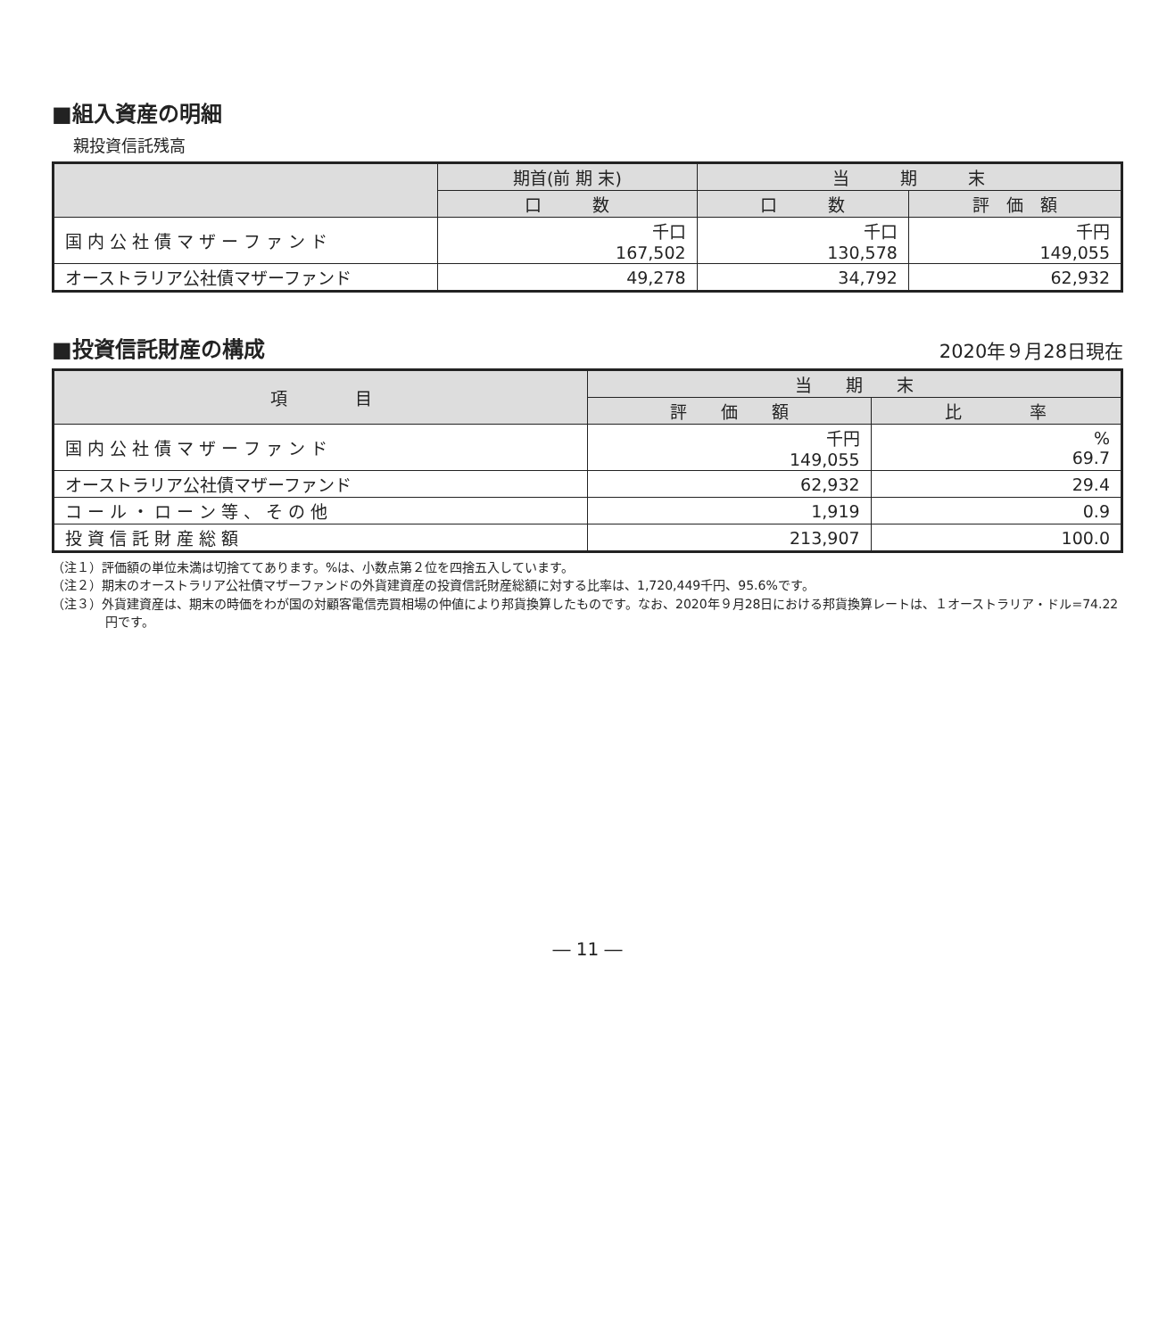■組入資産の明細
親投資信託残高
| | 期首(前 期 末) | 当 期 末 | |
| --- | --- | --- | --- |
| | 口 数 | 口 数 | 評 価 額 |
| 国 内 公 社 債 マ ザ ー フ ァ ン ド | 千口 167,502 | 千口 130,578 | 千円 149,055 |
| オーストラリア公社債マザーファンド | 49,278 | 34,792 | 62,932 |
■投資信託財産の構成
2020年９月28日現在
| 項 目 | 当 期 末 | |
| --- | --- | --- |
| | 評 価 額 | 比 率 |
| 国 内 公 社 債 マ ザ ー フ ァ ン ド | 千円 149,055 | % 69.7 |
| オーストラリア公社債マザーファンド | 62,932 | 29.4 |
| コ ー ル ・ ロ ー ン 等 、 そ の 他 | 1,919 | 0.9 |
| 投 資 信 託 財 産 総 額 | 213,907 | 100.0 |
（注１）評価額の単位未満は切捨ててあります。%は、小数点第２位を四捨五入しています。
（注２）期末のオーストラリア公社債マザーファンドの外貨建資産の投資信託財産総額に対する比率は、1,720,449千円、95.6%です。
（注３）外貨建資産は、期末の時価をわが国の対顧客電信売買相場の仲値により邦貨換算したものです。なお、2020年９月28日における邦貨換算レートは、１オーストラリア・ドル=74.22円です。
― 11 ―